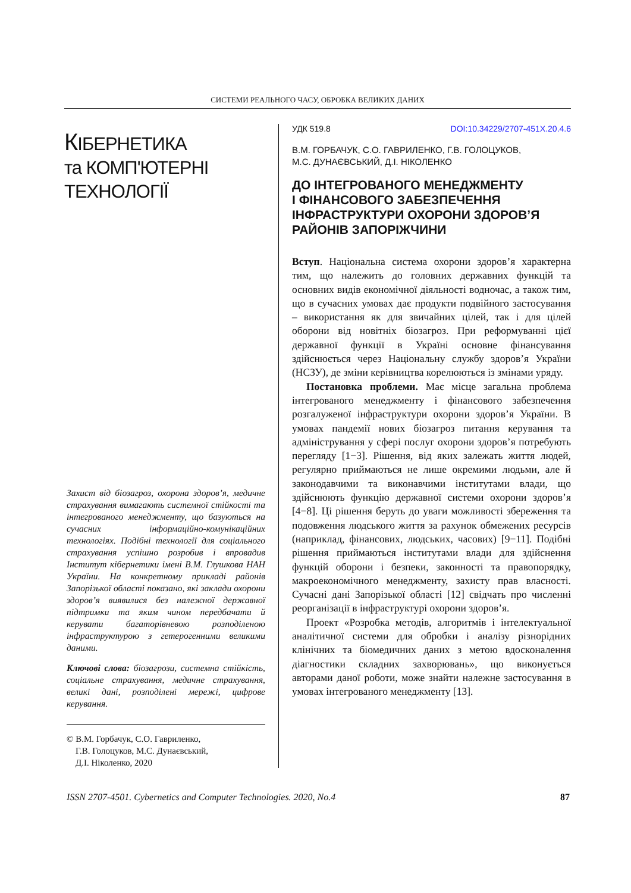СИСТЕМИ РЕАЛЬНОГО ЧАСУ, ОБРОБКА ВЕЛИКИХ ДАНИХ
КІБЕРНЕТИКА
та КОМП'ЮТЕРНІ
ТЕХНОЛОГІЇ
Захист від біозагроз, охорона здоров’я, медичне страхування вимагають системної стійкості та інтегрованого менеджменту, що базуються на сучасних інформаційно-комунікаційних технологіях. Подібні технології для соціального страхування успішно розробив і впровадив Інститут кібернетики імені В.М. Глушкова НАН України. На конкретному прикладі районів Запорізької області показано, які заклади охорони здоров’я виявилися без належної державної підтримки та яким чином передбачати й керувати багаторівневою розподіленою інфраструктурою з гетерогенними великими даними.
Ключові слова: біозагрози, системна стійкість, соціальне страхування, медичне страхування, великі дані, розподілені мережі, цифрове керування.
© В.М. Горбачук, С.О. Гавриленко,
Г.В. Голоцуков, М.С. Дунаєвський,
Д.І. Ніколенко, 2020
УДК 519.8 DOI:10.34229/2707-451X.20.4.6
В.М. ГОРБАЧУК, С.О. ГАВРИЛЕНКО, Г.В. ГОЛОЦУКОВ,
М.С. ДУНАЄВСЬКИЙ, Д.І. НІКОЛЕНКО
ДО ІНТЕГРОВАНОГО МЕНЕДЖМЕНТУ
І ФІНАНСОВОГО ЗАБЕЗПЕЧЕННЯ
ІНФРАСТРУКТУРИ ОХОРОНИ ЗДОРОВ’Я
РАЙОНІВ ЗАПОРІЖЧИНИ
Вступ. Національна система охорони здоров’я характерна тим, що належить до головних державних функцій та основних видів економічної діяльності водночас, а також тим, що в сучасних умовах дає продукти подвійного застосування – використання як для звичайних цілей, так і для цілей оборони від новітніх біозагроз. При реформуванні цієї державної функції в Україні основне фінансування здійснюється через Національну службу здоров’я України (НСЗУ), де зміни керівництва корелюються із змінами уряду.
Постановка проблеми. Має місце загальна проблема інтегрованого менеджменту і фінансового забезпечення розгалуженої інфраструктури охорони здоров’я України. В умовах пандемії нових біозагроз питання керування та адміністрування у сфері послуг охорони здоров’я потребують перегляду [1−3]. Рішення, від яких залежать життя людей, регулярно приймаються не лише окремими людьми, але й законодавчими та виконавчими інститутами влади, що здійснюють функцію державної системи охорони здоров’я [4−8]. Ці рішення беруть до уваги можливості збереження та подовження людського життя за рахунок обмежених ресурсів (наприклад, фінансових, людських, часових) [9−11]. Подібні рішення приймаються інститутами влади для здійснення функцій оборони і безпеки, законності та правопорядку, макроекономічного менеджменту, захисту прав власності. Сучасні дані Запорізької області [12] свідчать про численні реорганізації в інфраструктурі охорони здоров’я.
Проект «Розробка методів, алгоритмів і інтелектуальної аналітичної системи для обробки і аналізу різнорідних клінічних та біомедичних даних з метою вдосконалення діагностики складних захворювань», що виконується авторами даної роботи, може знайти належне застосування в умовах інтегрованого менеджменту [13].
ISSN 2707-4501. Cybernetics and Computer Technologies. 2020, No.4 87